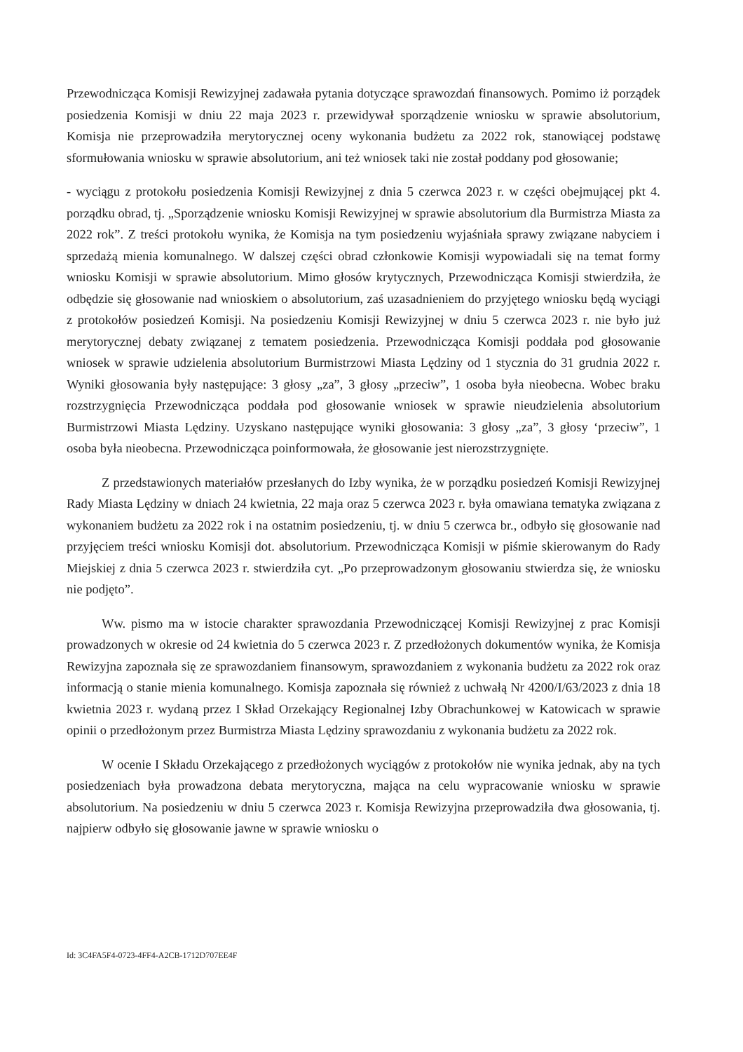Przewodnicząca Komisji Rewizyjnej zadawała pytania dotyczące sprawozdań finansowych. Pomimo iż porządek posiedzenia Komisji w dniu 22 maja 2023 r. przewidywał sporządzenie wniosku w sprawie absolutorium, Komisja nie przeprowadziła merytorycznej oceny wykonania budżetu za 2022 rok, stanowiącej podstawę sformułowania wniosku w sprawie absolutorium, ani też wniosek taki nie został poddany pod głosowanie;
- wyciągu z protokołu posiedzenia Komisji Rewizyjnej z dnia 5 czerwca 2023 r. w części obejmującej pkt 4. porządku obrad, tj. „Sporządzenie wniosku Komisji Rewizyjnej w sprawie absolutorium dla Burmistrza Miasta za 2022 rok”. Z treści protokołu wynika, że Komisja na tym posiedzeniu wyjaśniała sprawy związane nabyciem i sprzedażą mienia komunalnego. W dalszej części obrad członkowie Komisji wypowiadali się na temat formy wniosku Komisji w sprawie absolutorium. Mimo głosów krytycznych, Przewodnicząca Komisji stwierdziła, że odbędzie się głosowanie nad wnioskiem o absolutorium, zaś uzasadnieniem do przyjętego wniosku będą wyciągi z protokołów posiedzeń Komisji. Na posiedzeniu Komisji Rewizyjnej w dniu 5 czerwca 2023 r. nie było już merytorycznej debaty związanej z tematem posiedzenia. Przewodnicząca Komisji poddała pod głosowanie wniosek w sprawie udzielenia absolutorium Burmistrzowi Miasta Lędziny od 1 stycznia do 31 grudnia 2022 r. Wyniki głosowania były następujące: 3 głosy „za”, 3 głosy „przeciw”, 1 osoba była nieobecna. Wobec braku rozstrzygnięcia Przewodnicząca poddała pod głosowanie wniosek w sprawie nieudzielenia absolutorium Burmistrzowi Miasta Lędziny. Uzyskano następujące wyniki głosowania: 3 głosy „za”, 3 głosy ‘przeciw”, 1 osoba była nieobecna. Przewodnicząca poinformowała, że głosowanie jest nierozstrzygnięte.
Z przedstawionych materiałów przesłanych do Izby wynika, że w porządku posiedzeń Komisji Rewizyjnej Rady Miasta Lędziny w dniach 24 kwietnia, 22 maja oraz 5 czerwca 2023 r. była omawiana tematyka związana z wykonaniem budżetu za 2022 rok i na ostatnim posiedzeniu, tj. w dniu 5 czerwca br., odbyło się głosowanie nad przyjęciem treści wniosku Komisji dot. absolutorium. Przewodnicząca Komisji w piśmie skierowanym do Rady Miejskiej z dnia 5 czerwca 2023 r. stwierdziła cyt. „Po przeprowadzonym głosowaniu stwierdza się, że wniosku nie podjęto”.
Ww. pismo ma w istocie charakter sprawozdania Przewodniczącej Komisji Rewizyjnej z prac Komisji prowadzonych w okresie od 24 kwietnia do 5 czerwca 2023 r. Z przedłożonych dokumentów wynika, że Komisja Rewizyjna zapoznała się ze sprawozdaniem finansowym, sprawozdaniem z wykonania budżetu za 2022 rok oraz informacją o stanie mienia komunalnego. Komisja zapoznała się również z uchwałą Nr 4200/I/63/2023 z dnia 18 kwietnia 2023 r. wydaną przez I Skład Orzekający Regionalnej Izby Obrachunkowej w Katowicach w sprawie opinii o przedłożonym przez Burmistrza Miasta Lędziny sprawozdaniu z wykonania budżetu za 2022 rok.
W ocenie I Składu Orzekającego z przedłożonych wyciągów z protokołów nie wynika jednak, aby na tych posiedzeniach była prowadzona debata merytoryczna, mająca na celu wypracowanie wniosku w sprawie absolutorium. Na posiedzeniu w dniu 5 czerwca 2023 r. Komisja Rewizyjna przeprowadziła dwa głosowania, tj. najpierw odbyło się głosowanie jawne w sprawie wniosku o
Id: 3C4FA5F4-0723-4FF4-A2CB-1712D707EE4F